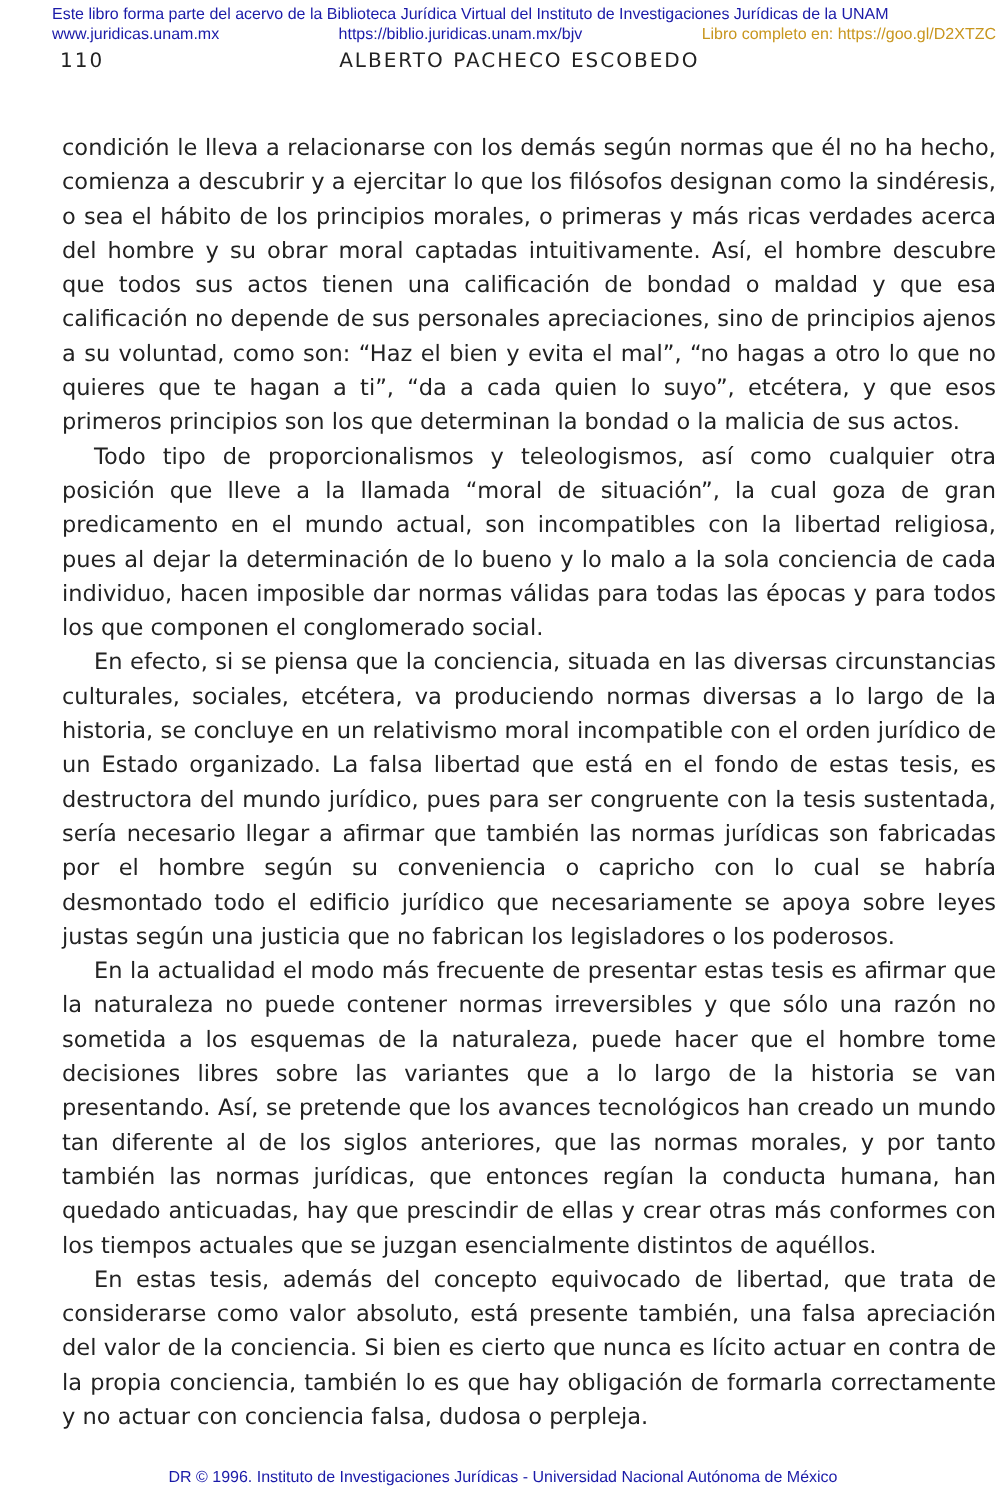Este libro forma parte del acervo de la Biblioteca Jurídica Virtual del Instituto de Investigaciones Jurídicas de la UNAM
www.juridicas.unam.mx https://biblio.juridicas.unam.mx/bjv Libro completo en: https://goo.gl/D2XTZC
110 ALBERTO PACHECO ESCOBEDO
condición le lleva a relacionarse con los demás según normas que él no ha hecho, comienza a descubrir y a ejercitar lo que los filósofos designan como la sindéresis, o sea el hábito de los principios morales, o primeras y más ricas verdades acerca del hombre y su obrar moral captadas intuitivamente. Así, el hombre descubre que todos sus actos tienen una calificación de bondad o maldad y que esa calificación no depende de sus personales apreciaciones, sino de principios ajenos a su voluntad, como son: “Haz el bien y evita el mal”, “no hagas a otro lo que no quieres que te hagan a ti”, “da a cada quien lo suyo”, etcétera, y que esos primeros principios son los que determinan la bondad o la malicia de sus actos.
Todo tipo de proporcionalismos y teleologismos, así como cualquier otra posición que lleve a la llamada “moral de situación”, la cual goza de gran predicamento en el mundo actual, son incompatibles con la libertad religiosa, pues al dejar la determinación de lo bueno y lo malo a la sola conciencia de cada individuo, hacen imposible dar normas válidas para todas las épocas y para todos los que componen el conglomerado social.
En efecto, si se piensa que la conciencia, situada en las diversas circunstancias culturales, sociales, etcétera, va produciendo normas diversas a lo largo de la historia, se concluye en un relativismo moral incompatible con el orden jurídico de un Estado organizado. La falsa libertad que está en el fondo de estas tesis, es destructora del mundo jurídico, pues para ser congruente con la tesis sustentada, sería necesario llegar a afirmar que también las normas jurídicas son fabricadas por el hombre según su conveniencia o capricho con lo cual se habría desmontado todo el edificio jurídico que necesariamente se apoya sobre leyes justas según una justicia que no fabrican los legisladores o los poderosos.
En la actualidad el modo más frecuente de presentar estas tesis es afirmar que la naturaleza no puede contener normas irreversibles y que sólo una razón no sometida a los esquemas de la naturaleza, puede hacer que el hombre tome decisiones libres sobre las variantes que a lo largo de la historia se van presentando. Así, se pretende que los avances tecnológicos han creado un mundo tan diferente al de los siglos anteriores, que las normas morales, y por tanto también las normas jurídicas, que entonces regían la conducta humana, han quedado anticuadas, hay que prescindir de ellas y crear otras más conformes con los tiempos actuales que se juzgan esencialmente distintos de aquéllos.
En estas tesis, además del concepto equivocado de libertad, que trata de considerarse como valor absoluto, está presente también, una falsa apreciación del valor de la conciencia. Si bien es cierto que nunca es lícito actuar en contra de la propia conciencia, también lo es que hay obligación de formarla correctamente y no actuar con conciencia falsa, dudosa o perpleja.
DR © 1996. Instituto de Investigaciones Jurídicas - Universidad Nacional Autónoma de México